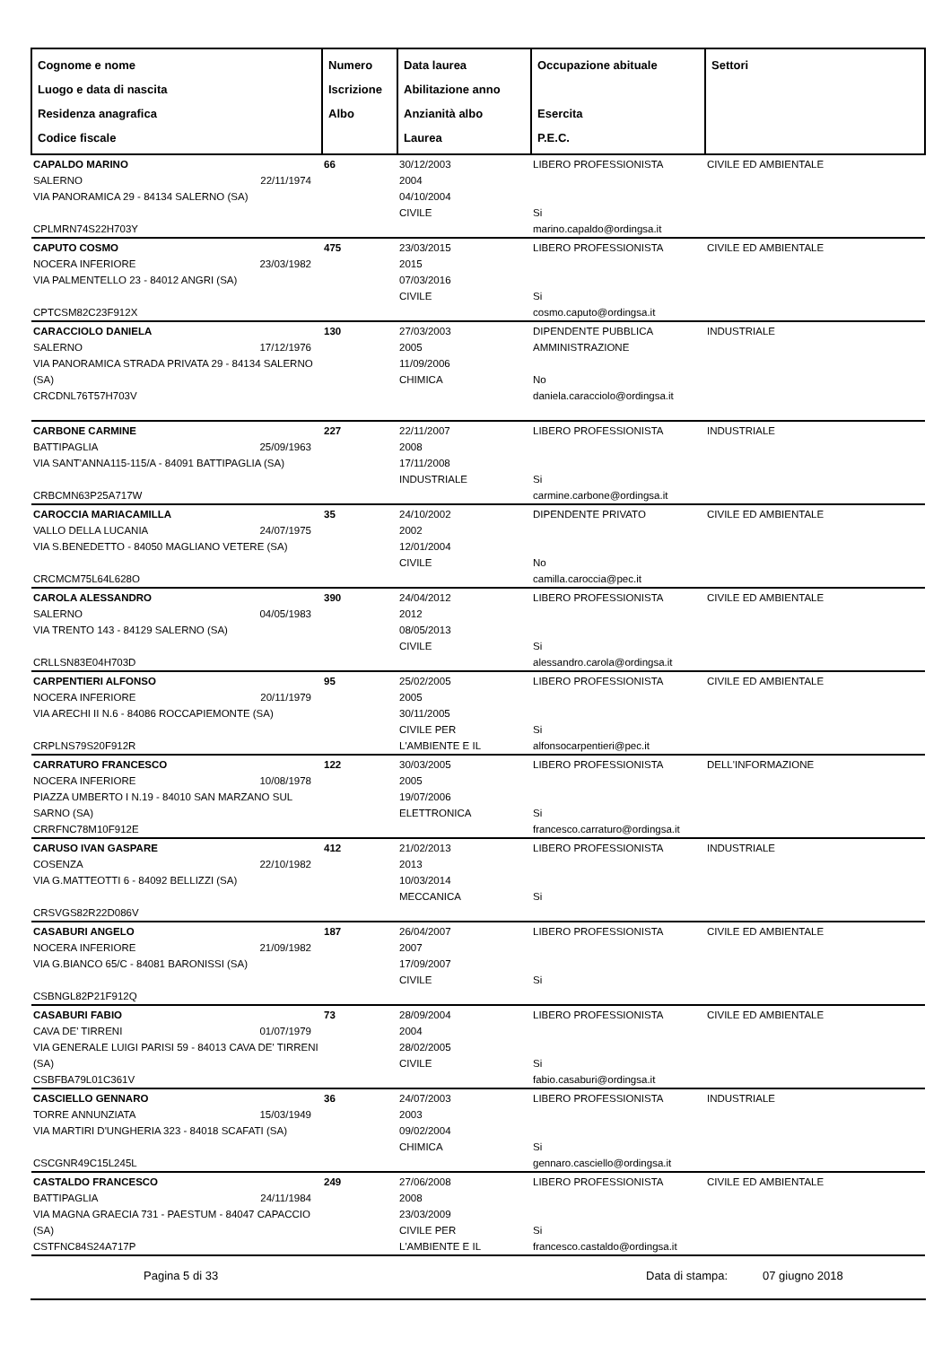| Cognome e nome Luogo e data di nascita Residenza anagrafica Codice fiscale | Numero Iscrizione Albo | Data laurea Abilitazione anno Anzianità albo Laurea | Occupazione abituale Esercita P.E.C. | Settori |
| --- | --- | --- | --- | --- |
| CAPALDO MARINO SALERNO 22/11/1974 VIA PANORAMICA 29 - 84134 SALERNO (SA) CPLMRN74S22H703Y | 66 | 30/12/2003 2004 04/10/2004 CIVILE | LIBERO PROFESSIONISTA Si marino.capaldo@ordingsa.it | CIVILE ED AMBIENTALE |
| CAPUTO COSMO NOCERA INFERIORE 23/03/1982 VIA PALMENTELLO 23 - 84012 ANGRI (SA) CPTCSM82C23F912X | 475 | 23/03/2015 2015 07/03/2016 CIVILE | LIBERO PROFESSIONISTA Si cosmo.caputo@ordingsa.it | CIVILE ED AMBIENTALE |
| CARACCIOLO DANIELA SALERNO 17/12/1976 VIA PANORAMICA STRADA PRIVATA 29 - 84134 SALERNO (SA) CRCDNL76T57H703V | 130 | 27/03/2003 2005 11/09/2006 CHIMICA | DIPENDENTE PUBBLICA AMMINISTRAZIONE No daniela.caracciolo@ordingsa.it | INDUSTRIALE |
| CARBONE CARMINE BATTIPAGLIA 25/09/1963 VIA SANT'ANNA115-115/A - 84091 BATTIPAGLIA (SA) CRBCMN63P25A717W | 227 | 22/11/2007 2008 17/11/2008 INDUSTRIALE | LIBERO PROFESSIONISTA Si carmine.carbone@ordingsa.it | INDUSTRIALE |
| CAROCCIA MARIACAMILLA VALLO DELLA LUCANIA 24/07/1975 VIA S.BENEDETTO - 84050 MAGLIANO VETERE (SA) CRCMCM75L64L628O | 35 | 24/10/2002 2002 12/01/2004 CIVILE | DIPENDENTE PRIVATO No camilla.caroccia@pec.it | CIVILE ED AMBIENTALE |
| CAROLA ALESSANDRO SALERNO 04/05/1983 VIA TRENTO 143 - 84129 SALERNO (SA) CRLLSN83E04H703D | 390 | 24/04/2012 2012 08/05/2013 CIVILE | LIBERO PROFESSIONISTA Si alessandro.carola@ordingsa.it | CIVILE ED AMBIENTALE |
| CARPENTIERI ALFONSO NOCERA INFERIORE 20/11/1979 VIA ARECHI II N.6 - 84086 ROCCAPIEMONTE (SA) CRPLNS79S20F912R | 95 | 25/02/2005 2005 30/11/2005 CIVILE PER L'AMBIENTE E IL | LIBERO PROFESSIONISTA Si alfonsocarpentieri@pec.it | CIVILE ED AMBIENTALE |
| CARRATURO FRANCESCO NOCERA INFERIORE 10/08/1978 PIAZZA UMBERTO I N.19 - 84010 SAN MARZANO SUL SARNO (SA) CRRFNC78M10F912E | 122 | 30/03/2005 2005 19/07/2006 ELETTRONICA | LIBERO PROFESSIONISTA Si francesco.carraturo@ordingsa.it | DELL'INFORMAZIONE |
| CARUSO IVAN GASPARE COSENZA 22/10/1982 VIA G.MATTEOTTI 6 - 84092 BELLIZZI (SA) CRSVGS82R22D086V | 412 | 21/02/2013 2013 10/03/2014 MECCANICA | LIBERO PROFESSIONISTA Si | INDUSTRIALE |
| CASABURI ANGELO NOCERA INFERIORE 21/09/1982 VIA G.BIANCO 65/C - 84081 BARONISSI (SA) CSBNGL82P21F912Q | 187 | 26/04/2007 2007 17/09/2007 CIVILE | LIBERO PROFESSIONISTA Si | CIVILE ED AMBIENTALE |
| CASABURI FABIO CAVA DE' TIRRENI 01/07/1979 VIA GENERALE LUIGI PARISI 59 - 84013 CAVA DE' TIRRENI (SA) CSBFBA79L01C361V | 73 | 28/09/2004 2004 28/02/2005 CIVILE | LIBERO PROFESSIONISTA Si fabio.casaburi@ordingsa.it | CIVILE ED AMBIENTALE |
| CASCIELLO GENNARO TORRE ANNUNZIATA 15/03/1949 VIA MARTIRI D'UNGHERIA 323 - 84018 SCAFATI (SA) CSCGNR49C15L245L | 36 | 24/07/2003 2003 09/02/2004 CHIMICA | LIBERO PROFESSIONISTA Si gennaro.casciello@ordingsa.it | INDUSTRIALE |
| CASTALDO FRANCESCO BATTIPAGLIA 24/11/1984 VIA MAGNA GRAECIA 731 - PAESTUM - 84047 CAPACCIO (SA) CSTFNC84S24A717P | 249 | 27/06/2008 2008 23/03/2009 CIVILE PER L'AMBIENTE E IL | LIBERO PROFESSIONISTA Si francesco.castaldo@ordingsa.it | CIVILE ED AMBIENTALE |
Pagina 5 di 33 Data di stampa: 07 giugno 2018